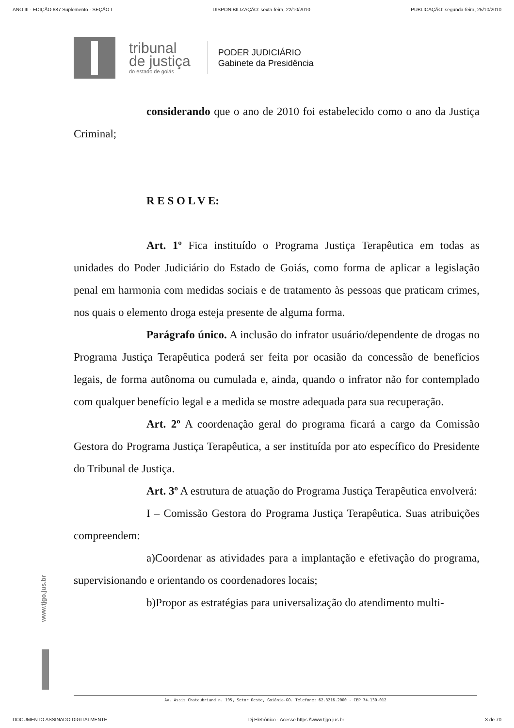ANO III - EDIÇÃO 687 Suplemento - SEÇÃO I DISPONIBILIZAÇÃO: sexta-feira, 22/10/2010 PUBLICAÇÃO: segunda-feira, 25/10/2010
tribunal
de justiça
do estado de goiás
PODER JUDICIÁRIO
Gabinete da Presidência
considerando que o ano de 2010 foi estabelecido como o ano da Justiça Criminal;
R E S O L V E:
Art. 1º Fica instituído o Programa Justiça Terapêutica em todas as unidades do Poder Judiciário do Estado de Goiás, como forma de aplicar a legislação penal em harmonia com medidas sociais e de tratamento às pessoas que praticam crimes, nos quais o elemento droga esteja presente de alguma forma.
Parágrafo único. A inclusão do infrator usuário/dependente de drogas no Programa Justiça Terapêutica poderá ser feita por ocasião da concessão de benefícios legais, de forma autônoma ou cumulada e, ainda, quando o infrator não for contemplado com qualquer benefício legal e a medida se mostre adequada para sua recuperação.
Art. 2º A coordenação geral do programa ficará a cargo da Comissão Gestora do Programa Justiça Terapêutica, a ser instituída por ato específico do Presidente do Tribunal de Justiça.
Art. 3º A estrutura de atuação do Programa Justiça Terapêutica envolverá:
I – Comissão Gestora do Programa Justiça Terapêutica. Suas atribuições compreendem:
a)Coordenar as atividades para a implantação e efetivação do programa, supervisionando e orientando os coordenadores locais;
b)Propor as estratégias para universalização do atendimento multi-
www.tjgo.jus.br
Av. Assis Chateubriand n. 195, Setor Oeste, Goiânia-GO. Telefone: 62.3216.2000 - CEP 74.130-012
DOCUMENTO ASSINADO DIGITALMENTE Dj Eletrônico - Acesse https:\\www.tjgo.jus.br 3 de 70